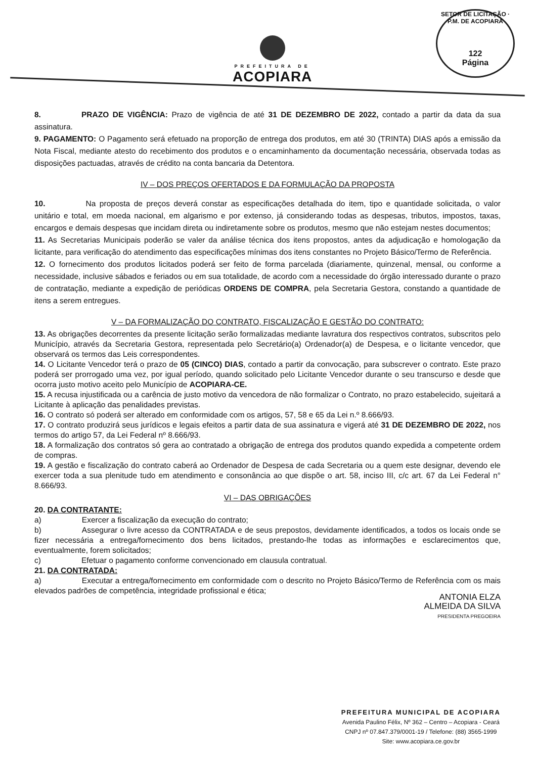PREFEITURA DE
ACOPIARA
SETOR DE LICITAÇÃO · P.M. DE ACOPIARA
122
Página
8. PRAZO DE VIGÊNCIA: Prazo de vigência de até 31 DE DEZEMBRO DE 2022, contado a partir da data da sua assinatura.
9. PAGAMENTO: O Pagamento será efetuado na proporção de entrega dos produtos, em até 30 (TRINTA) DIAS após a emissão da Nota Fiscal, mediante atesto do recebimento dos produtos e o encaminhamento da documentação necessária, observada todas as disposições pactuadas, através de crédito na conta bancaria da Detentora.
IV – DOS PREÇOS OFERTADOS E DA FORMULAÇÃO DA PROPOSTA
10. Na proposta de preços deverá constar as especificações detalhada do item, tipo e quantidade solicitada, o valor unitário e total, em moeda nacional, em algarismo e por extenso, já considerando todas as despesas, tributos, impostos, taxas, encargos e demais despesas que incidam direta ou indiretamente sobre os produtos, mesmo que não estejam nestes documentos;
11. As Secretarias Municipais poderão se valer da análise técnica dos itens propostos, antes da adjudicação e homologação da licitante, para verificação do atendimento das especificações mínimas dos itens constantes no Projeto Básico/Termo de Referência.
12. O fornecimento dos produtos licitados poderá ser feito de forma parcelada (diariamente, quinzenal, mensal, ou conforme a necessidade, inclusive sábados e feriados ou em sua totalidade, de acordo com a necessidade do órgão interessado durante o prazo de contratação, mediante a expedição de periódicas ORDENS DE COMPRA, pela Secretaria Gestora, constando a quantidade de itens a serem entregues.
V – DA FORMALIZAÇÃO DO CONTRATO, FISCALIZAÇÃO E GESTÃO DO CONTRATO:
13. As obrigações decorrentes da presente licitação serão formalizadas mediante lavratura dos respectivos contratos, subscritos pelo Município, através da Secretaria Gestora, representada pelo Secretário(a) Ordenador(a) de Despesa, e o licitante vencedor, que observará os termos das Leis correspondentes.
14. O Licitante Vencedor terá o prazo de 05 (CINCO) DIAS, contado a partir da convocação, para subscrever o contrato. Este prazo poderá ser prorrogado uma vez, por igual período, quando solicitado pelo Licitante Vencedor durante o seu transcurso e desde que ocorra justo motivo aceito pelo Município de ACOPIARA-CE.
15. A recusa injustificada ou a carência de justo motivo da vencedora de não formalizar o Contrato, no prazo estabelecido, sujeitará a Licitante à aplicação das penalidades previstas.
16. O contrato só poderá ser alterado em conformidade com os artigos, 57, 58 e 65 da Lei n.º 8.666/93.
17. O contrato produzirá seus jurídicos e legais efeitos a partir data de sua assinatura e vigerá até 31 DE DEZEMBRO DE 2022, nos termos do artigo 57, da Lei Federal nº 8.666/93.
18. A formalização dos contratos só gera ao contratado a obrigação de entrega dos produtos quando expedida a competente ordem de compras.
19. A gestão e fiscalização do contrato caberá ao Ordenador de Despesa de cada Secretaria ou a quem este designar, devendo ele exercer toda a sua plenitude tudo em atendimento e consonância ao que dispõe o art. 58, inciso III, c/c art. 67 da Lei Federal n° 8.666/93.
VI – DAS OBRIGAÇÕES
20. DA CONTRATANTE:
a) Exercer a fiscalização da execução do contrato;
b) Assegurar o livre acesso da CONTRATADA e de seus prepostos, devidamente identificados, a todos os locais onde se fizer necessária a entrega/fornecimento dos bens licitados, prestando-lhe todas as informações e esclarecimentos que, eventualmente, forem solicitados;
c) Efetuar o pagamento conforme convencionado em clausula contratual.
21. DA CONTRATADA:
a) Executar a entrega/fornecimento em conformidade com o descrito no Projeto Básico/Termo de Referência com os mais elevados padrões de competência, integridade profissional e ética;
ANTONIA ELZA
ALMEIDA DA SILVA
PRESIDENTA PREGOEIRA
PREFEITURA MUNICIPAL DE ACOPIARA
Avenida Paulino Félix, Nº 362 – Centro – Acopiara - Ceará
CNPJ nº 07.847.379/0001-19 / Telefone: (88) 3565-1999
Site: www.acopiara.ce.gov.br